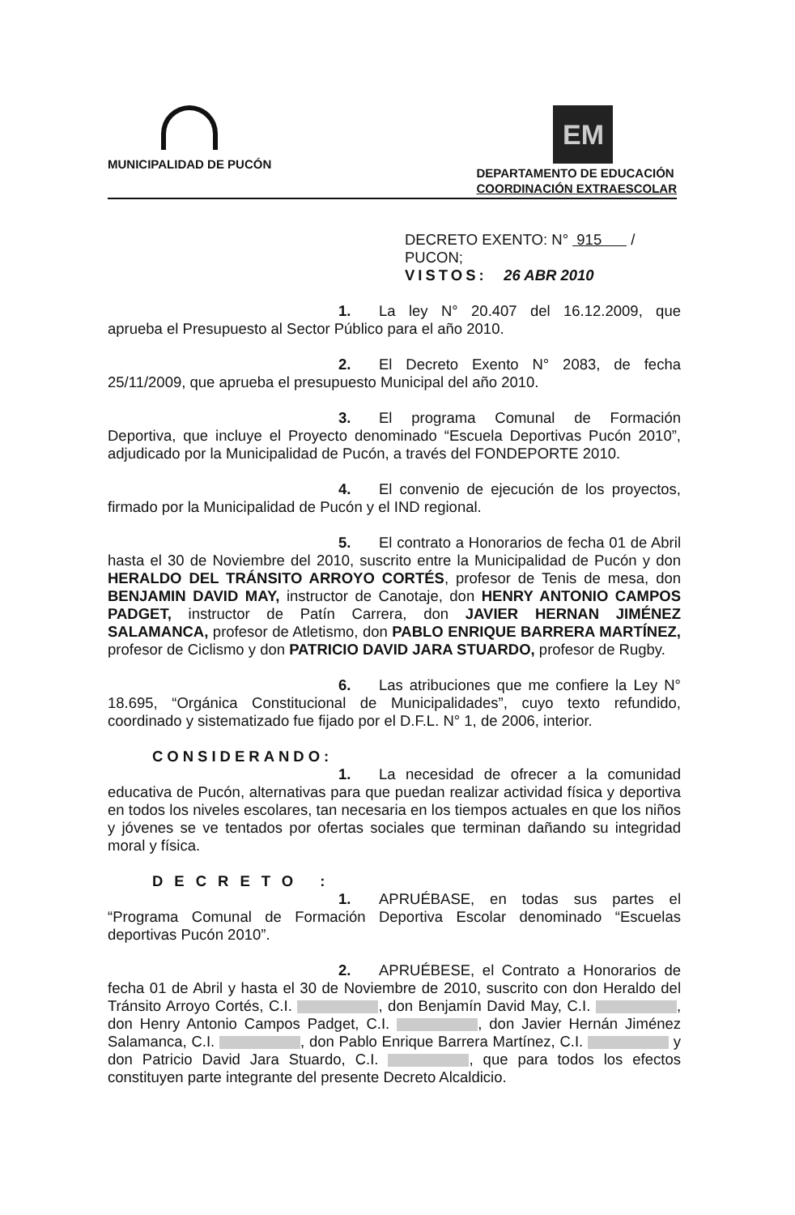MUNICIPALIDAD DE PUCÓN
EM
DEPARTAMENTO DE EDUCACIÓN
COORDINACIÓN EXTRAESCOLAR
DECRETO EXENTO: N° 915 /
PUCON;
VISTOS: 26 ABR 2010
1. La ley N° 20.407 del 16.12.2009, que aprueba el Presupuesto al Sector Público para el año 2010.
2. El Decreto Exento N° 2083, de fecha 25/11/2009, que aprueba el presupuesto Municipal del año 2010.
3. El programa Comunal de Formación Deportiva, que incluye el Proyecto denominado “Escuela Deportivas Pucón 2010”, adjudicado por la Municipalidad de Pucón, a través del FONDEPORTE 2010.
4. El convenio de ejecución de los proyectos, firmado por la Municipalidad de Pucón y el IND regional.
5. El contrato a Honorarios de fecha 01 de Abril hasta el 30 de Noviembre del 2010, suscrito entre la Municipalidad de Pucón y don HERALDO DEL TRÁNSITO ARROYO CORTÉS, profesor de Tenis de mesa, don BENJAMIN DAVID MAY, instructor de Canotaje, don HENRY ANTONIO CAMPOS PADGET, instructor de Patín Carrera, don JAVIER HERNAN JIMÉNEZ SALAMANCA, profesor de Atletismo, don PABLO ENRIQUE BARRERA MARTÍNEZ, profesor de Ciclismo y don PATRICIO DAVID JARA STUARDO, profesor de Rugby.
6. Las atribuciones que me confiere la Ley N° 18.695, “Orgánica Constitucional de Municipalidades”, cuyo texto refundido, coordinado y sistematizado fue fijado por el D.F.L. N° 1, de 2006, interior.
CONSIDERANDO:
1. La necesidad de ofrecer a la comunidad educativa de Pucón, alternativas para que puedan realizar actividad física y deportiva en todos los niveles escolares, tan necesaria en los tiempos actuales en que los niños y jóvenes se ve tentados por ofertas sociales que terminan dañando su integridad moral y física.
DECRETO :
1. APRUÉBASE, en todas sus partes el “Programa Comunal de Formación Deportiva Escolar denominado “Escuelas deportivas Pucón 2010”.
2. APRUÉBESE, el Contrato a Honorarios de fecha 01 de Abril y hasta el 30 de Noviembre de 2010, suscrito con don Heraldo del Tránsito Arroyo Cortés, C.I. , don Benjamín David May, C.I. , don Henry Antonio Campos Padget, C.I. , don Javier Hernán Jiménez Salamanca, C.I. , don Pablo Enrique Barrera Martínez, C.I. y don Patricio David Jara Stuardo, C.I. , que para todos los efectos constituyen parte integrante del presente Decreto Alcaldicio.